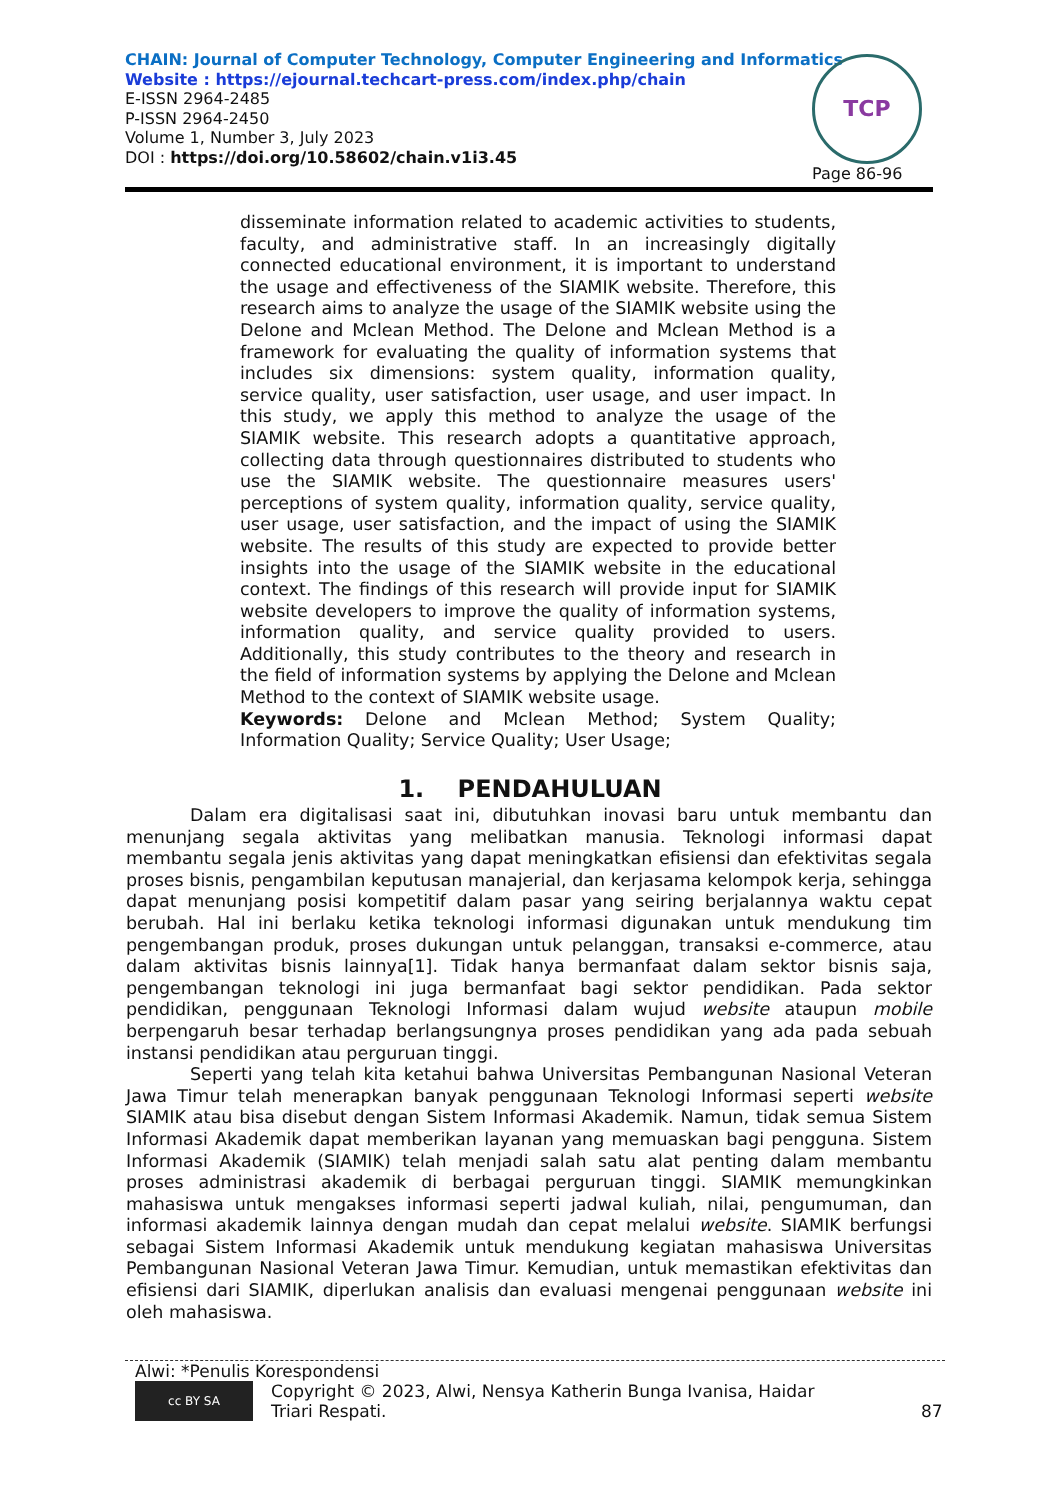CHAIN: Journal of Computer Technology, Computer Engineering and Informatics
Website : https://ejournal.techcart-press.com/index.php/chain
E-ISSN 2964-2485
P-ISSN 2964-2450
Volume 1, Number 3, July 2023
DOI : https://doi.org/10.58602/chain.v1i3.45
TCP
Page 86-96
disseminate information related to academic activities to students, faculty, and administrative staff. In an increasingly digitally connected educational environment, it is important to understand the usage and effectiveness of the SIAMIK website. Therefore, this research aims to analyze the usage of the SIAMIK website using the Delone and Mclean Method. The Delone and Mclean Method is a framework for evaluating the quality of information systems that includes six dimensions: system quality, information quality, service quality, user satisfaction, user usage, and user impact. In this study, we apply this method to analyze the usage of the SIAMIK website. This research adopts a quantitative approach, collecting data through questionnaires distributed to students who use the SIAMIK website. The questionnaire measures users' perceptions of system quality, information quality, service quality, user usage, user satisfaction, and the impact of using the SIAMIK website. The results of this study are expected to provide better insights into the usage of the SIAMIK website in the educational context. The findings of this research will provide input for SIAMIK website developers to improve the quality of information systems, information quality, and service quality provided to users. Additionally, this study contributes to the theory and research in the field of information systems by applying the Delone and Mclean Method to the context of SIAMIK website usage.
Keywords: Delone and Mclean Method; System Quality; Information Quality; Service Quality; User Usage;
1. PENDAHULUAN
Dalam era digitalisasi saat ini, dibutuhkan inovasi baru untuk membantu dan menunjang segala aktivitas yang melibatkan manusia. Teknologi informasi dapat membantu segala jenis aktivitas yang dapat meningkatkan efisiensi dan efektivitas segala proses bisnis, pengambilan keputusan manajerial, dan kerjasama kelompok kerja, sehingga dapat menunjang posisi kompetitif dalam pasar yang seiring berjalannya waktu cepat berubah. Hal ini berlaku ketika teknologi informasi digunakan untuk mendukung tim pengembangan produk, proses dukungan untuk pelanggan, transaksi e-commerce, atau dalam aktivitas bisnis lainnya[1]. Tidak hanya bermanfaat dalam sektor bisnis saja, pengembangan teknologi ini juga bermanfaat bagi sektor pendidikan. Pada sektor pendidikan, penggunaan Teknologi Informasi dalam wujud website ataupun mobile berpengaruh besar terhadap berlangsungnya proses pendidikan yang ada pada sebuah instansi pendidikan atau perguruan tinggi.
Seperti yang telah kita ketahui bahwa Universitas Pembangunan Nasional Veteran Jawa Timur telah menerapkan banyak penggunaan Teknologi Informasi seperti website SIAMIK atau bisa disebut dengan Sistem Informasi Akademik. Namun, tidak semua Sistem Informasi Akademik dapat memberikan layanan yang memuaskan bagi pengguna. Sistem Informasi Akademik (SIAMIK) telah menjadi salah satu alat penting dalam membantu proses administrasi akademik di berbagai perguruan tinggi. SIAMIK memungkinkan mahasiswa untuk mengakses informasi seperti jadwal kuliah, nilai, pengumuman, dan informasi akademik lainnya dengan mudah dan cepat melalui website. SIAMIK berfungsi sebagai Sistem Informasi Akademik untuk mendukung kegiatan mahasiswa Universitas Pembangunan Nasional Veteran Jawa Timur. Kemudian, untuk memastikan efektivitas dan efisiensi dari SIAMIK, diperlukan analisis dan evaluasi mengenai penggunaan website ini oleh mahasiswa.
Alwi: *Penulis Korespondensi
cc BY SA Copyright © 2023, Alwi, Nensya Katherin Bunga Ivanisa, Haidar Triari Respati. 87